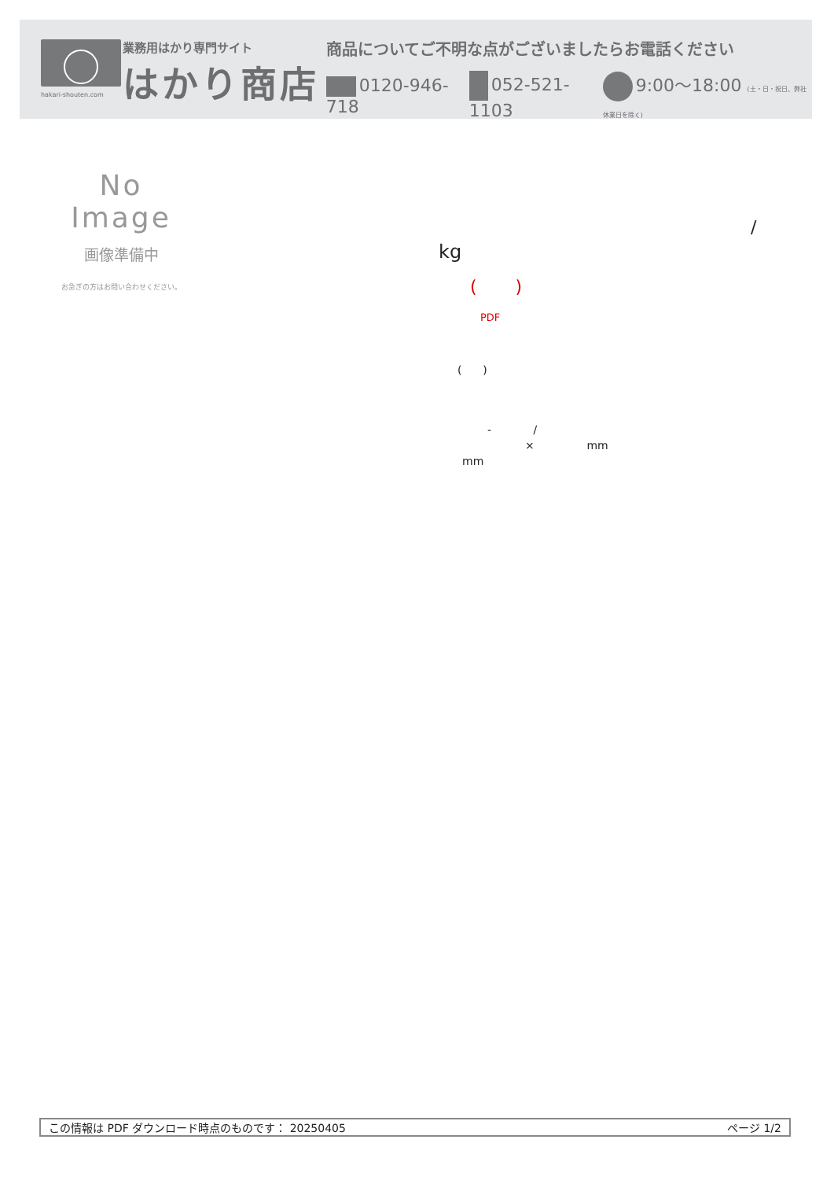hakari-shouten.com
業務用はかり専門サイト
はかり商店
商品についてご不明な点がございましたらお電話ください
0120-946-718 052-521-1103 9:00〜18:00 (土・日・祝日、弊社休業日を除く)
No Image
画像準備中
お急ぎの方はお問い合わせください。
/
kg
( )
PDF
( )
- /
× mm
mm
この情報は PDF ダウンロード時点のものです： 20250405 ページ 1/2